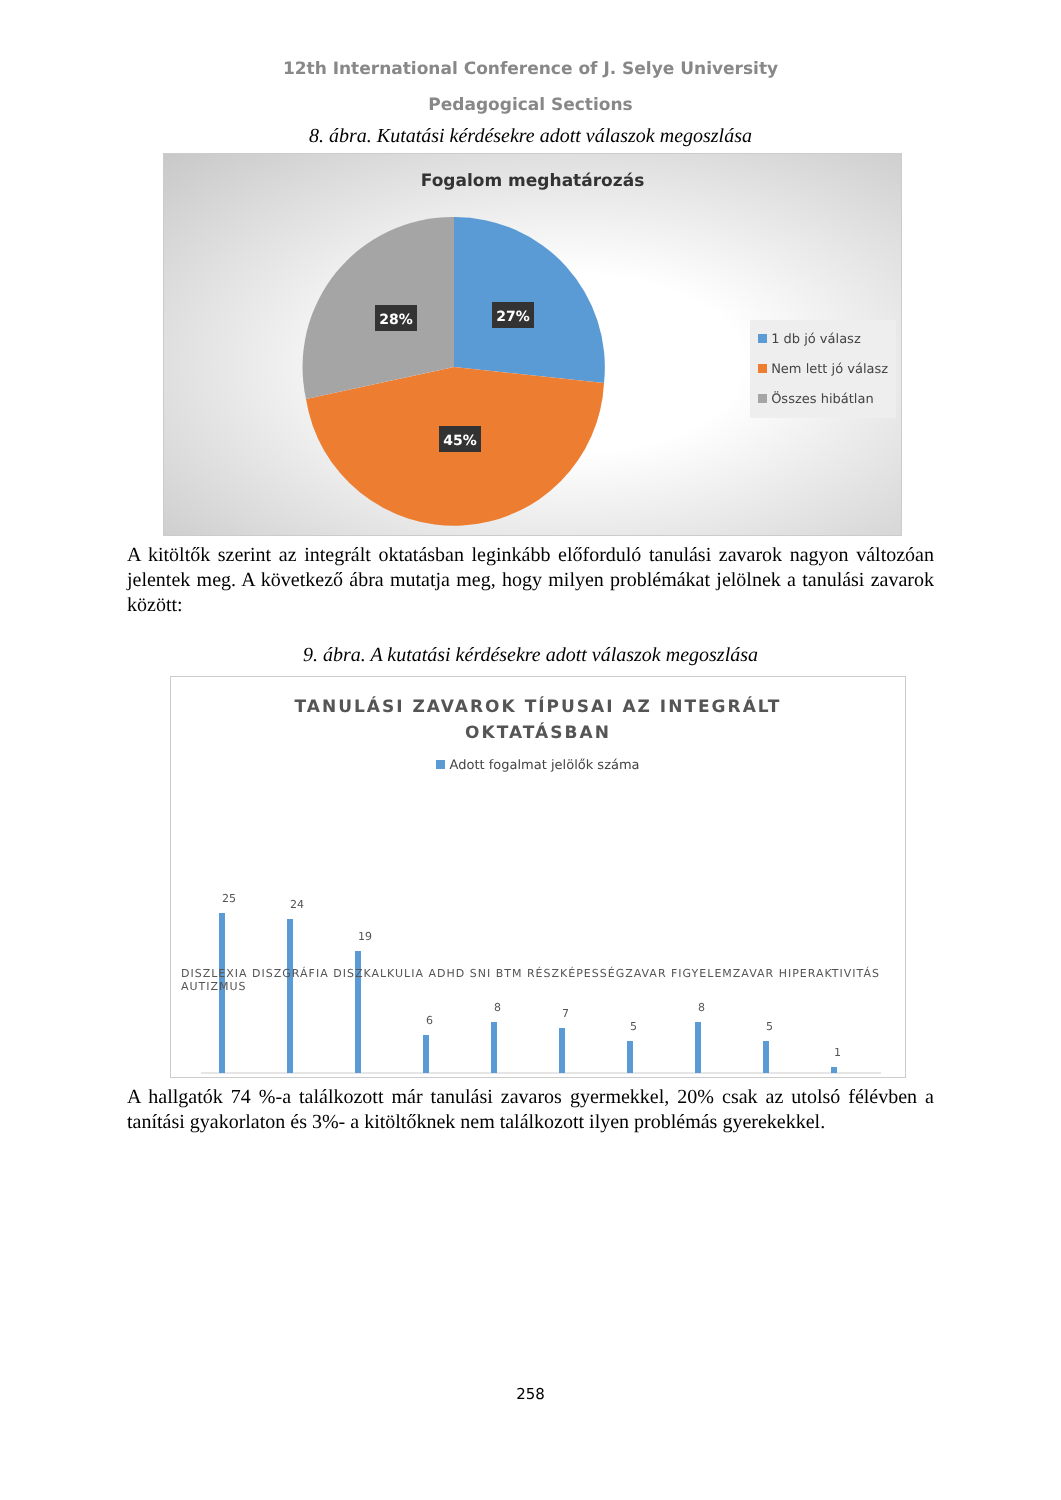12th International Conference of J. Selye University
Pedagogical Sections
8. ábra. Kutatási kérdésekre adott válaszok megoszlása
Fogalom meghatározás
27%
28%
45%
1 db jó válasz
Nem lett jó válasz
Összes hibátlan
A kitöltők szerint az integrált oktatásban leginkább előforduló tanulási zavarok nagyon változóan jelentek meg. A következő ábra mutatja meg, hogy milyen problémákat jelölnek a tanulási zavarok között:
9. ábra. A kutatási kérdésekre adott válaszok megoszlása
TANULÁSI ZAVAROK TÍPUSAI AZ INTEGRÁLT
OKTATÁSBAN
Adott fogalmat jelölők száma
25
24
19
6
8
7
5
8
5
1
DISZLEXIA DISZGRÁFIA DISZKALKULIA ADHD SNI BTM RÉSZKÉPESSÉGZAVAR FIGYELEMZAVAR HIPERAKTIVITÁS AUTIZMUS
A hallgatók 74 %-a találkozott már tanulási zavaros gyermekkel, 20% csak az utolsó félévben a tanítási gyakorlaton és 3%- a kitöltőknek nem találkozott ilyen problémás gyerekekkel.
258